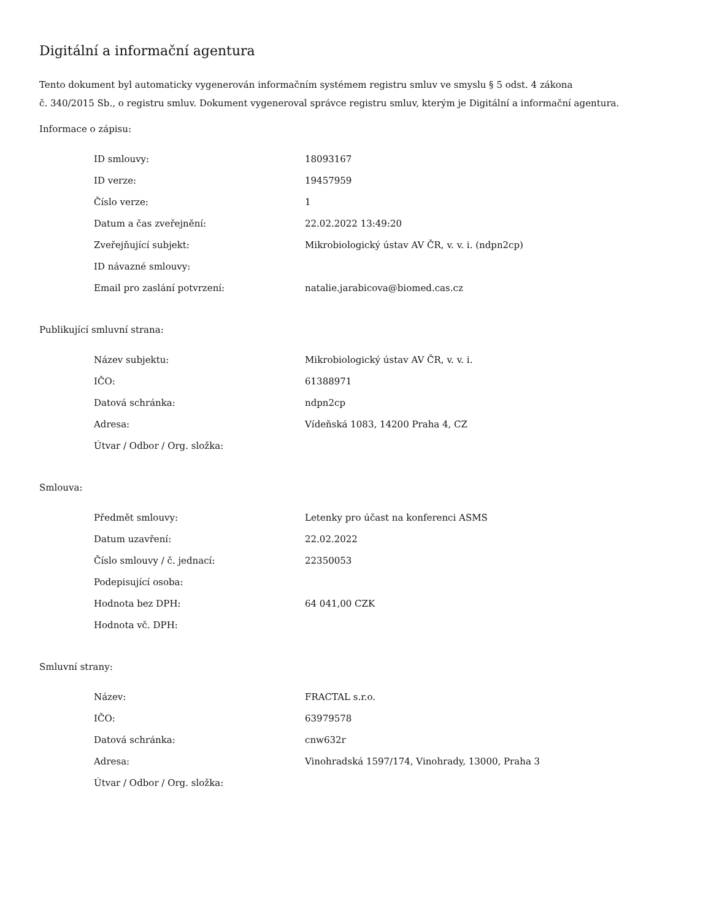Digitální a informační agentura
Tento dokument byl automaticky vygenerován informačním systémem registru smluv ve smyslu § 5 odst. 4 zákona
č. 340/2015 Sb., o registru smluv. Dokument vygeneroval správce registru smluv, kterým je Digitální a informační agentura.
Informace o zápisu:
| ID smlouvy: | 18093167 |
| ID verze: | 19457959 |
| Číslo verze: | 1 |
| Datum a čas zveřejnění: | 22.02.2022 13:49:20 |
| Zveřejňující subjekt: | Mikrobiologický ústav AV ČR, v. v. i. (ndpn2cp) |
| ID návazné smlouvy: | |
| Email pro zaslání potvrzení: | natalie.jarabicova@biomed.cas.cz |
Publikující smluvní strana:
| Název subjektu: | Mikrobiologický ústav AV ČR, v. v. i. |
| IČO: | 61388971 |
| Datová schránka: | ndpn2cp |
| Adresa: | Vídeňská 1083, 14200 Praha 4, CZ |
| Útvar / Odbor / Org. složka: | |
Smlouva:
| Předmět smlouvy: | Letenky pro účast na konferenci ASMS |
| Datum uzavření: | 22.02.2022 |
| Číslo smlouvy / č. jednací: | 22350053 |
| Podepisující osoba: | |
| Hodnota bez DPH: | 64 041,00 CZK |
| Hodnota vč. DPH: | |
Smluvní strany:
| Název: | FRACTAL s.r.o. |
| IČO: | 63979578 |
| Datová schránka: | cnw632r |
| Adresa: | Vinohradská 1597/174, Vinohrady, 13000, Praha 3 |
| Útvar / Odbor / Org. složka: | |